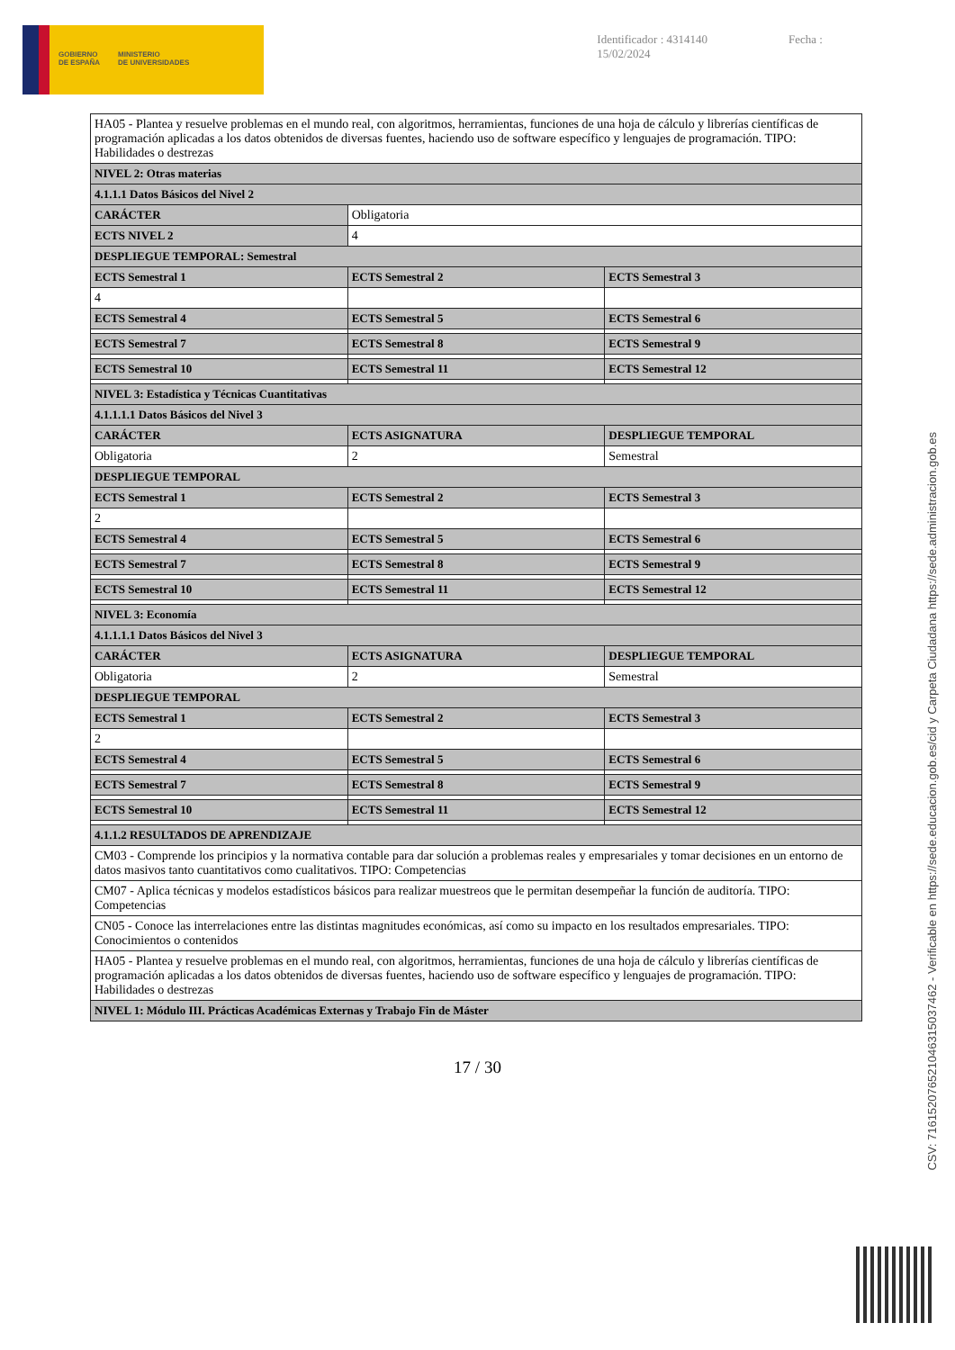GOBIERNO
DE ESPAÑA
MINISTERIO
DE UNIVERSIDADES
Identificador : 4314140 Fecha : 15/02/2024
| HA05 - Plantea y resuelve problemas en el mundo real, con algoritmos, herramientas, funciones de una hoja de cálculo y librerías científicas de programación aplicadas a los datos obtenidos de diversas fuentes, haciendo uso de software específico y lenguajes de programación. TIPO: Habilidades o destrezas | | |
| NIVEL 2: Otras materias | | |
| 4.1.1.1 Datos Básicos del Nivel 2 | | |
| CARÁCTER | Obligatoria | |
| ECTS NIVEL 2 | 4 | |
| DESPLIEGUE TEMPORAL: Semestral | | |
| ECTS Semestral 1 | ECTS Semestral 2 | ECTS Semestral 3 |
| 4 | | |
| ECTS Semestral 4 | ECTS Semestral 5 | ECTS Semestral 6 |
| ECTS Semestral 7 | ECTS Semestral 8 | ECTS Semestral 9 |
| ECTS Semestral 10 | ECTS Semestral 11 | ECTS Semestral 12 |
| NIVEL 3: Estadística y Técnicas Cuantitativas | | |
| 4.1.1.1.1 Datos Básicos del Nivel 3 | | |
| CARÁCTER | ECTS ASIGNATURA | DESPLIEGUE TEMPORAL |
| Obligatoria | 2 | Semestral |
| DESPLIEGUE TEMPORAL | | |
| ECTS Semestral 1 | ECTS Semestral 2 | ECTS Semestral 3 |
| 2 | | |
| ECTS Semestral 4 | ECTS Semestral 5 | ECTS Semestral 6 |
| ECTS Semestral 7 | ECTS Semestral 8 | ECTS Semestral 9 |
| ECTS Semestral 10 | ECTS Semestral 11 | ECTS Semestral 12 |
| NIVEL 3: Economía | | |
| 4.1.1.1.1 Datos Básicos del Nivel 3 | | |
| CARÁCTER | ECTS ASIGNATURA | DESPLIEGUE TEMPORAL |
| Obligatoria | 2 | Semestral |
| DESPLIEGUE TEMPORAL | | |
| ECTS Semestral 1 | ECTS Semestral 2 | ECTS Semestral 3 |
| 2 | | |
| ECTS Semestral 4 | ECTS Semestral 5 | ECTS Semestral 6 |
| ECTS Semestral 7 | ECTS Semestral 8 | ECTS Semestral 9 |
| ECTS Semestral 10 | ECTS Semestral 11 | ECTS Semestral 12 |
| 4.1.1.2 RESULTADOS DE APRENDIZAJE | | |
| CM03 - Comprende los principios y la normativa contable para dar solución a problemas reales y empresariales y tomar decisiones en un entorno de datos masivos tanto cuantitativos como cualitativos. TIPO: Competencias | | |
| CM07 - Aplica técnicas y modelos estadísticos básicos para realizar muestreos que le permitan desempeñar la función de auditoría. TIPO: Competencias | | |
| CN05 - Conoce las interrelaciones entre las distintas magnitudes económicas, así como su impacto en los resultados empresariales. TIPO: Conocimientos o contenidos | | |
| HA05 - Plantea y resuelve problemas en el mundo real, con algoritmos, herramientas, funciones de una hoja de cálculo y librerías científicas de programación aplicadas a los datos obtenidos de diversas fuentes, haciendo uso de software específico y lenguajes de programación. TIPO: Habilidades o destrezas | | |
| NIVEL 1: Módulo III. Prácticas Académicas Externas y Trabajo Fin de Máster | | |
17 / 30
CSV: 716152076521046315037462 - Verificable en https://sede.educacion.gob.es/cid y Carpeta Ciudadana https://sede.administracion.gob.es